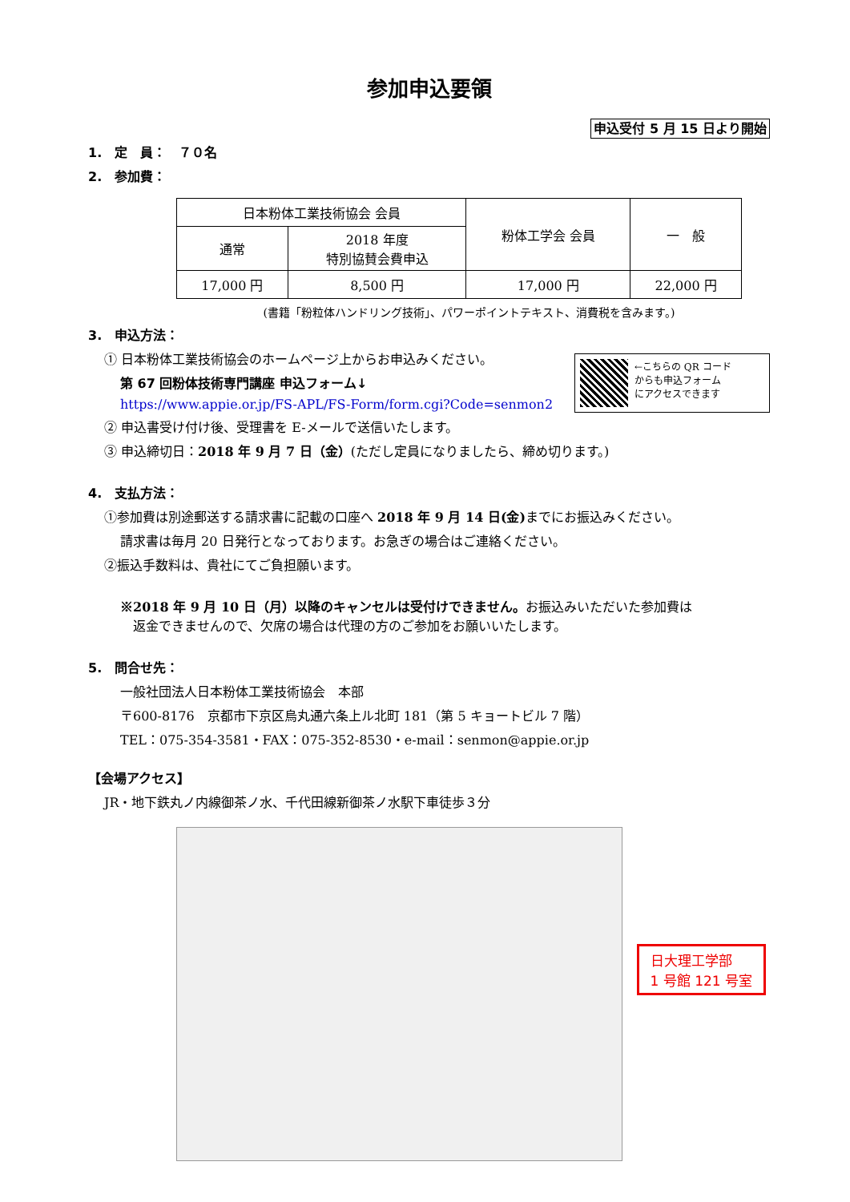参加申込要領
申込受付 5 月 15 日より開始
1.　定　員：　７０名
2.　参加費：
| 日本粉体工業技術協会 会員 | | 粉体工学会 会員 | 一 般 |
| --- | --- | --- | --- |
| 通常 | 2018 年度 特別協賛会費申込 | | |
| 17,000 円 | 8,500 円 | 17,000 円 | 22,000 円 |
(書籍「粉粒体ハンドリング技術」、パワーポイントテキスト、消費税を含みます。)
3.　申込方法：
←こちらの QR コード
からも申込フォーム
にアクセスできます
① 日本粉体工業技術協会のホームページ上からお申込みください。
第 67 回粉体技術専門講座 申込フォーム↓
https://www.appie.or.jp/FS-APL/FS-Form/form.cgi?Code=senmon2
② 申込書受け付け後、受理書を E-メールで送信いたします。
③ 申込締切日：2018 年 9 月 7 日（金）(ただし定員になりましたら、締め切ります。)
4.　支払方法：
①参加費は別途郵送する請求書に記載の口座へ 2018 年 9 月 14 日(金) までにお振込みください。
請求書は毎月 20 日発行となっております。お急ぎの場合はご連絡ください。
②振込手数料は、貴社にてご負担願います。
※2018 年 9 月 10 日（月）以降のキャンセルは受付けできません。お振込みいただいた参加費は
　返金できませんので、欠席の場合は代理の方のご参加をお願いいたします。
5.　問合せ先：
一般社団法人日本粉体工業技術協会　本部
〒600-8176　京都市下京区烏丸通六条上ル北町 181（第 5 キョートビル 7 階）
TEL：075-354-3581・FAX：075-352-8530・e-mail：senmon@appie.or.jp
【会場アクセス】
JR・地下鉄丸ノ内線御茶ノ水、千代田線新御茶ノ水駅下車徒歩３分
日大理工学部
1 号館 121 号室